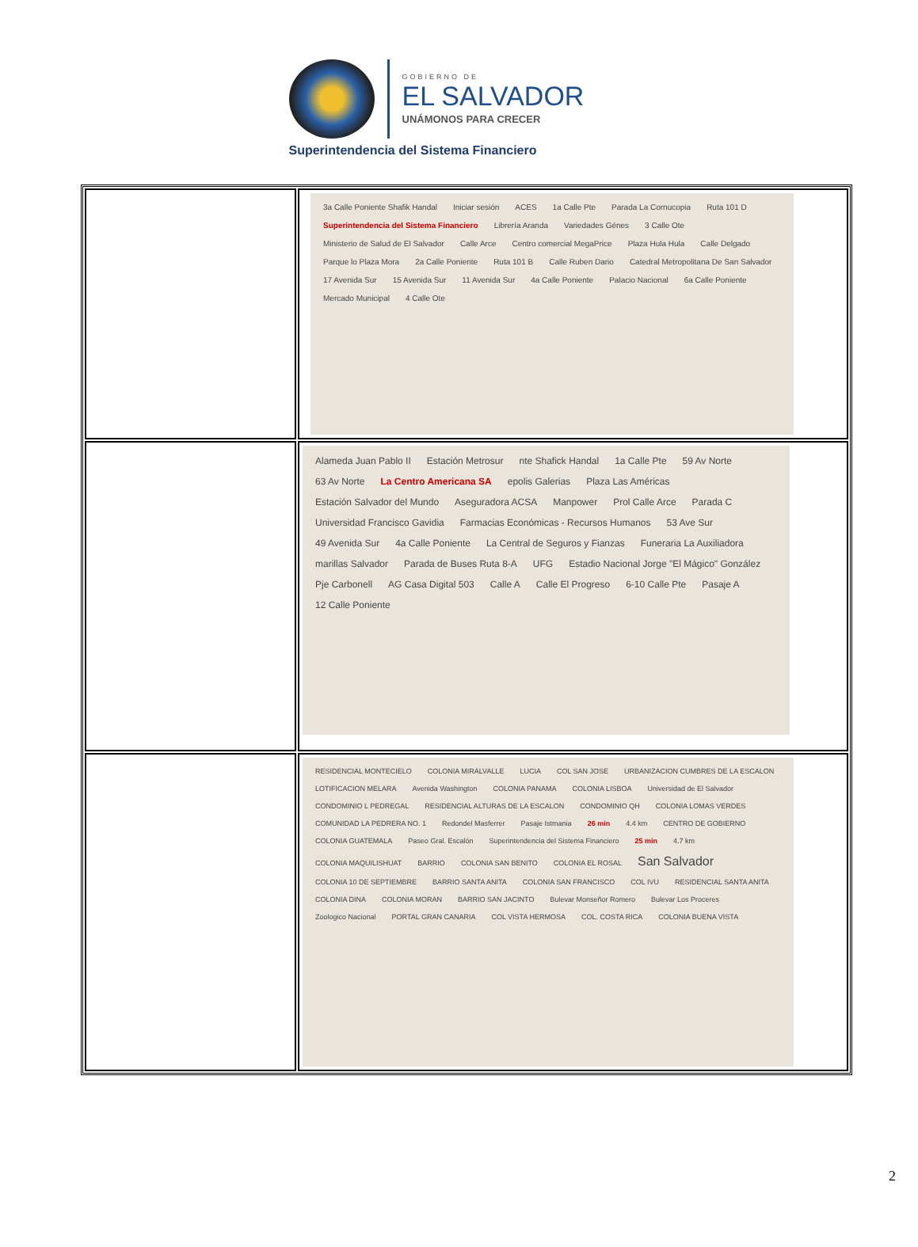GOBIERNO DE
EL SALVADOR
UNÁMONOS PARA CRECER
Superintendencia del Sistema Financiero
| | 3a Calle Poniente Shafik Handal Iniciar sesión ACES 1a Calle Pte Parada La Cornucopia Ruta 101 D Superintendencia del Sistema Financiero Librería Aranda Variedades Génes 3 Calle Ote Ministerio de Salud de El Salvador Calle Arce Centro comercial MegaPrice Plaza Hula Hula Calle Delgado Parque lo Plaza Mora 2a Calle Poniente Ruta 101 B Calle Ruben Dario Catedral Metropolitana De San Salvador 17 Avenida Sur 15 Avenida Sur 11 Avenida Sur 4a Calle Poniente Palacio Nacional 6a Calle Poniente Mercado Municipal 4 Calle Ote |
| | Alameda Juan Pablo II Estación Metrosur nte Shafick Handal 1a Calle Pte 59 Av Norte 63 Av Norte La Centro Americana SA epolis Galerias Plaza Las Américas Estación Salvador del Mundo Aseguradora ACSA Manpower Prol Calle Arce Parada C Universidad Francisco Gavidia Farmacias Económicas - Recursos Humanos 53 Ave Sur 49 Avenida Sur 4a Calle Poniente La Central de Seguros y Fianzas Funeraria La Auxiliadora marillas Salvador Parada de Buses Ruta 8-A UFG Estadio Nacional Jorge "El Mágico" González Pje Carbonell AG Casa Digital 503 Calle A Calle El Progreso 6-10 Calle Pte Pasaje A 12 Calle Poniente |
| | RESIDENCIAL MONTECIELO COLONIA MIRALVALLE LUCIA COL SAN JOSE URBANIZACION CUMBRES DE LA ESCALON LOTIFICACION MELARA Avenida Washington COLONIA PANAMA COLONIA LISBOA Universidad de El Salvador CONDOMINIO L PEDREGAL RESIDENCIAL ALTURAS DE LA ESCALON CONDOMINIO QH COLONIA LOMAS VERDES COMUNIDAD LA PEDRERA NO. 1 Redondel Masferrer Pasaje Istmania 26 min 4.4 km CENTRO DE GOBIERNO COLONIA GUATEMALA Paseo Gral. Escalón Superintendencia del Sistema Financiero 25 min 4.7 km COLONIA MAQUILISHUAT BARRIO COLONIA SAN BENITO COLONIA EL ROSAL San Salvador COLONIA 10 DE SEPTIEMBRE BARRIO SANTA ANITA COLONIA SAN FRANCISCO COL IVU RESIDENCIAL SANTA ANITA COLONIA DINA COLONIA MORAN BARRIO SAN JACINTO Bulevar Monseñor Romero Bulevar Los Proceres Zoologico Nacional PORTAL GRAN CANARIA COL VISTA HERMOSA COL. COSTA RICA COLONIA BUENA VISTA |
2